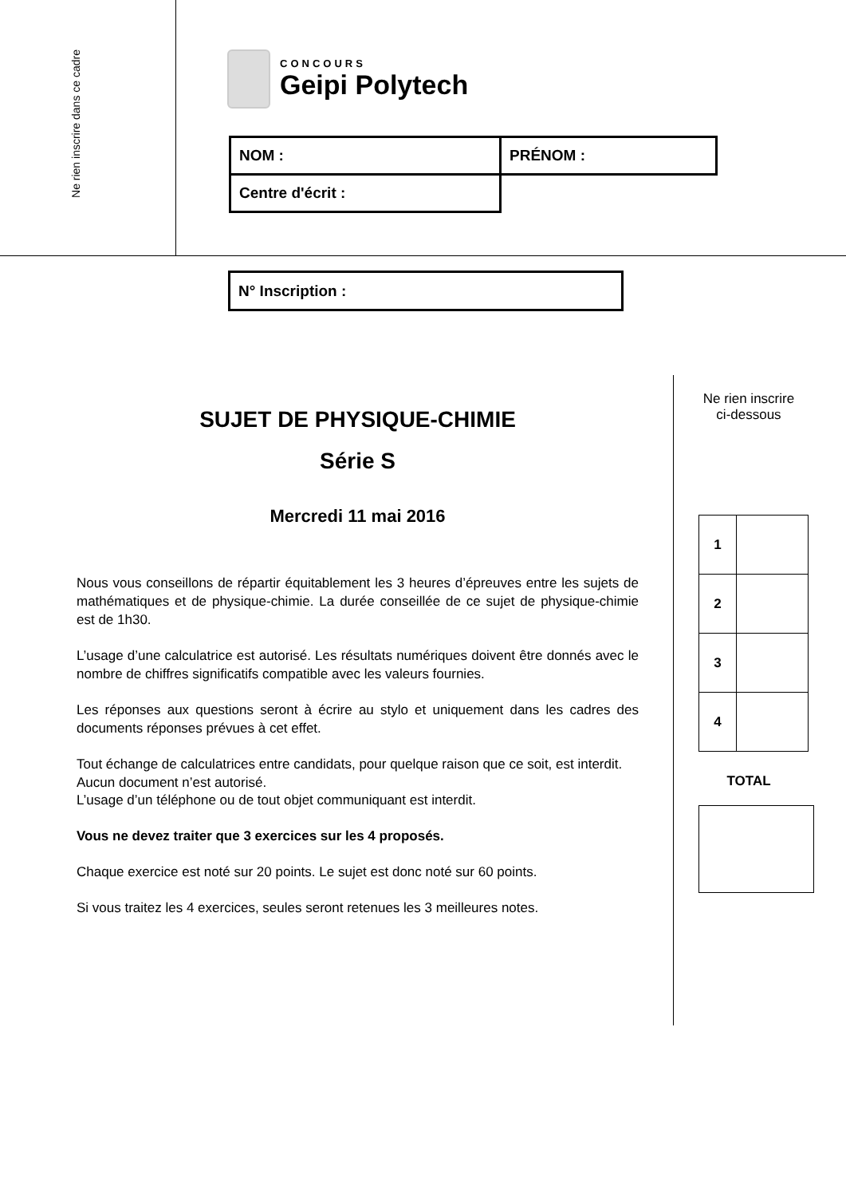Ne rien inscrire dans ce cadre
CONCOURS
Geipi Polytech
| NOM : | PRÉNOM : |
| Centre d'écrit : | |
N° Inscription :
SUJET DE PHYSIQUE-CHIMIE
Série S
Mercredi 11 mai 2016
Nous vous conseillons de répartir équitablement les 3 heures d’épreuves entre les sujets de mathématiques et de physique-chimie. La durée conseillée de ce sujet de physique-chimie est de 1h30.
L’usage d’une calculatrice est autorisé. Les résultats numériques doivent être donnés avec le nombre de chiffres significatifs compatible avec les valeurs fournies.
Les réponses aux questions seront à écrire au stylo et uniquement dans les cadres des documents réponses prévues à cet effet.
Tout échange de calculatrices entre candidats, pour quelque raison que ce soit, est interdit.
Aucun document n’est autorisé.
L’usage d’un téléphone ou de tout objet communiquant est interdit.
Vous ne devez traiter que 3 exercices sur les 4 proposés.
Chaque exercice est noté sur 20 points. Le sujet est donc noté sur 60 points.
Si vous traitez les 4 exercices, seules seront retenues les 3 meilleures notes.
Ne rien inscrire
ci-dessous
| 1 | |
| 2 | |
| 3 | |
| 4 | |
TOTAL